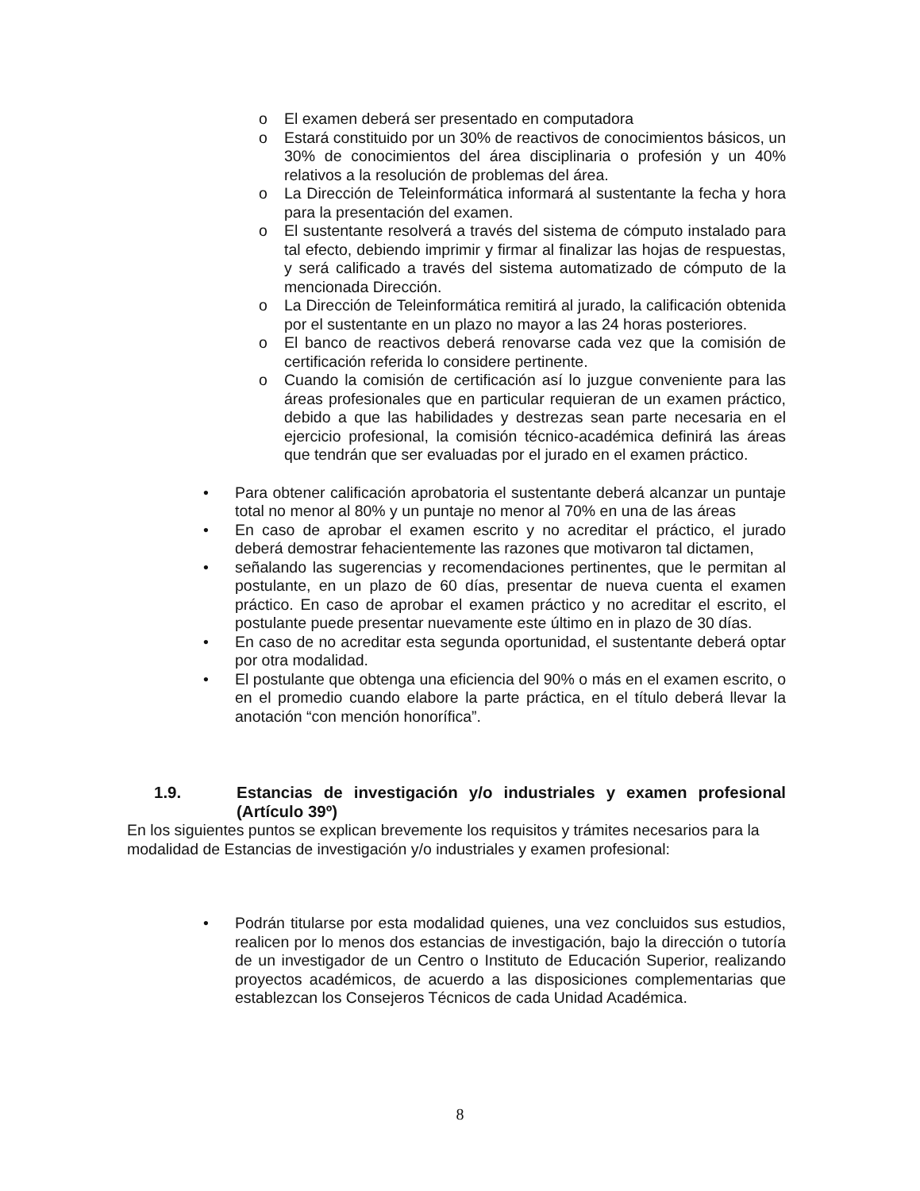o El examen deberá ser presentado en computadora
o Estará constituido por un 30% de reactivos de conocimientos básicos, un 30% de conocimientos del área disciplinaria o profesión y un 40% relativos a la resolución de problemas del área.
o La Dirección de Teleinformática informará al sustentante la fecha y hora para la presentación del examen.
o El sustentante resolverá a través del sistema de cómputo instalado para tal efecto, debiendo imprimir y firmar al finalizar las hojas de respuestas, y será calificado a través del sistema automatizado de cómputo de la mencionada Dirección.
o La Dirección de Teleinformática remitirá al jurado, la calificación obtenida por el sustentante en un plazo no mayor a las 24 horas posteriores.
o El banco de reactivos deberá renovarse cada vez que la comisión de certificación referida lo considere pertinente.
o Cuando la comisión de certificación así lo juzgue conveniente para las áreas profesionales que en particular requieran de un examen práctico, debido a que las habilidades y destrezas sean parte necesaria en el ejercicio profesional, la comisión técnico-académica definirá las áreas que tendrán que ser evaluadas por el jurado en el examen práctico.
• Para obtener calificación aprobatoria el sustentante deberá alcanzar un puntaje total no menor al 80% y un puntaje no menor al 70% en una de las áreas
• En caso de aprobar el examen escrito y no acreditar el práctico, el jurado deberá demostrar fehacientemente las razones que motivaron tal dictamen,
• señalando las sugerencias y recomendaciones pertinentes, que le permitan al postulante, en un plazo de 60 días, presentar de nueva cuenta el examen práctico. En caso de aprobar el examen práctico y no acreditar el escrito, el postulante puede presentar nuevamente este último en in plazo de 30 días.
• En caso de no acreditar esta segunda oportunidad, el sustentante deberá optar por otra modalidad.
• El postulante que obtenga una eficiencia del 90% o más en el examen escrito, o en el promedio cuando elabore la parte práctica, en el título deberá llevar la anotación “con mención honorífica”.
1.9. Estancias de investigación y/o industriales y examen profesional (Artículo 39º)
En los siguientes puntos se explican brevemente los requisitos y trámites necesarios para la modalidad de Estancias de investigación y/o industriales y examen profesional:
• Podrán titularse por esta modalidad quienes, una vez concluidos sus estudios, realicen por lo menos dos estancias de investigación, bajo la dirección o tutoría de un investigador de un Centro o Instituto de Educación Superior, realizando proyectos académicos, de acuerdo a las disposiciones complementarias que establezcan los Consejeros Técnicos de cada Unidad Académica.
8